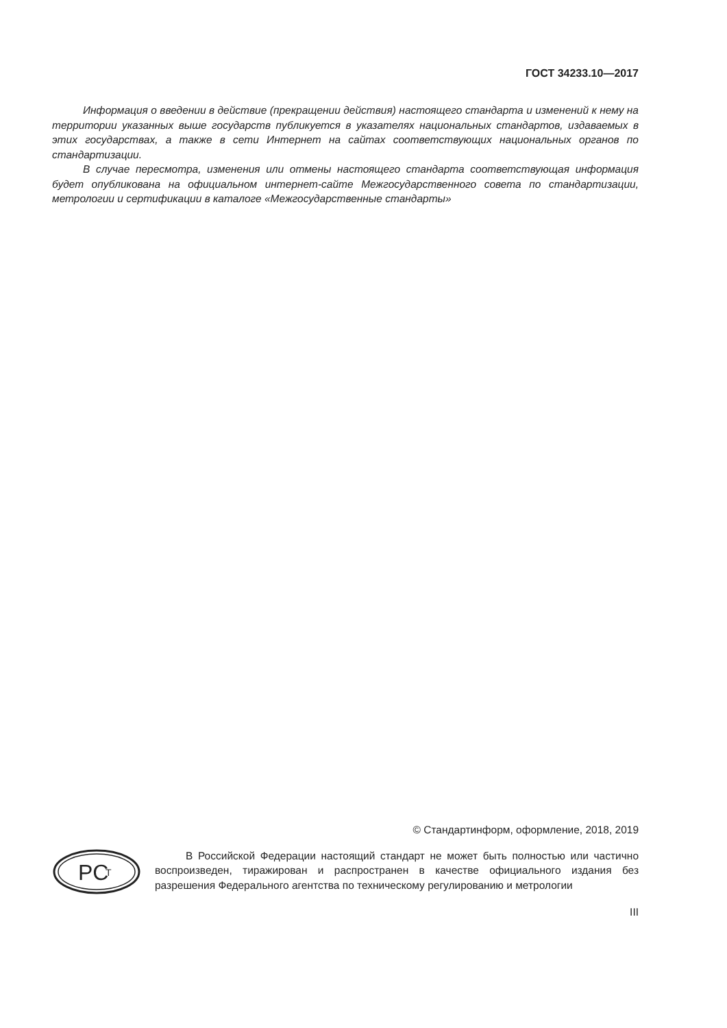ГОСТ 34233.10—2017
Информация о введении в действие (прекращении действия) настоящего стандарта и изменений к нему на территории указанных выше государств публикуется в указателях национальных стандартов, издаваемых в этих государствах, а также в сети Интернет на сайтах соответствующих национальных органов по стандартизации.
В случае пересмотра, изменения или отмены настоящего стандарта соответствующая информация будет опубликована на официальном интернет-сайте Межгосударственного совета по стандартизации, метрологии и сертификации в каталоге «Межгосударственные стандарты»
© Стандартинформ, оформление, 2018, 2019
PC
T
В Российской Федерации настоящий стандарт не может быть полностью или частично воспроизведен, тиражирован и распространен в качестве официального издания без разрешения Федерального агентства по техническому регулированию и метрологии
III